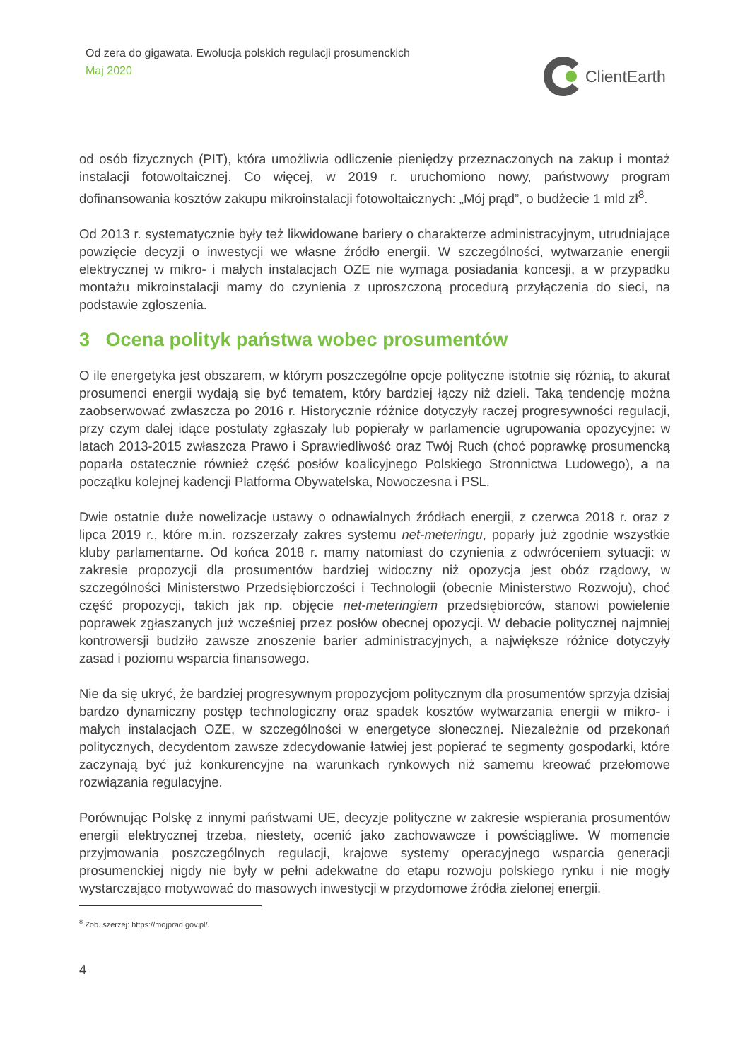Od zera do gigawata. Ewolucja polskich regulacji prosumenckich
Maj 2020
ClientEarth
od osób fizycznych (PIT), która umożliwia odliczenie pieniędzy przeznaczonych na zakup i montaż instalacji fotowoltaicznej. Co więcej, w 2019 r. uruchomiono nowy, państwowy program dofinansowania kosztów zakupu mikroinstalacji fotowoltaicznych: „Mój prąd”, o budżecie 1 mld zł<sup>8</sup>.
Od 2013 r. systematycznie były też likwidowane bariery o charakterze administracyjnym, utrudniające powzięcie decyzji o inwestycji we własne źródło energii. W szczególności, wytwarzanie energii elektrycznej w mikro- i małych instalacjach OZE nie wymaga posiadania koncesji, a w przypadku montażu mikroinstalacji mamy do czynienia z uproszczoną procedurą przyłączenia do sieci, na podstawie zgłoszenia.
3 Ocena polityk państwa wobec prosumentów
O ile energetyka jest obszarem, w którym poszczególne opcje polityczne istotnie się różnią, to akurat prosumenci energii wydają się być tematem, który bardziej łączy niż dzieli. Taką tendencję można zaobserwować zwłaszcza po 2016 r. Historycznie różnice dotyczyły raczej progresywności regulacji, przy czym dalej idące postulaty zgłaszały lub popierały w parlamencie ugrupowania opozycyjne: w latach 2013-2015 zwłaszcza Prawo i Sprawiedliwość oraz Twój Ruch (choć poprawkę prosumencką poparła ostatecznie również część posłów koalicyjnego Polskiego Stronnictwa Ludowego), a na początku kolejnej kadencji Platforma Obywatelska, Nowoczesna i PSL.
Dwie ostatnie duże nowelizacje ustawy o odnawialnych źródłach energii, z czerwca 2018 r. oraz z lipca 2019 r., które m.in. rozszerzały zakres systemu net-meteringu, poparły już zgodnie wszystkie kluby parlamentarne. Od końca 2018 r. mamy natomiast do czynienia z odwróceniem sytuacji: w zakresie propozycji dla prosumentów bardziej widoczny niż opozycja jest obóz rządowy, w szczególności Ministerstwo Przedsiębiorczości i Technologii (obecnie Ministerstwo Rozwoju), choć część propozycji, takich jak np. objęcie net-meteringiem przedsiębiorców, stanowi powielenie poprawek zgłaszanych już wcześniej przez posłów obecnej opozycji. W debacie politycznej najmniej kontrowersji budziło zawsze znoszenie barier administracyjnych, a największe różnice dotyczyły zasad i poziomu wsparcia finansowego.
Nie da się ukryć, że bardziej progresywnym propozycjom politycznym dla prosumentów sprzyja dzisiaj bardzo dynamiczny postęp technologiczny oraz spadek kosztów wytwarzania energii w mikro- i małych instalacjach OZE, w szczególności w energetyce słonecznej. Niezależnie od przekonań politycznych, decydentom zawsze zdecydowanie łatwiej jest popierać te segmenty gospodarki, które zaczynają być już konkurencyjne na warunkach rynkowych niż samemu kreować przełomowe rozwiązania regulacyjne.
Porównując Polskę z innymi państwami UE, decyzje polityczne w zakresie wspierania prosumentów energii elektrycznej trzeba, niestety, ocenić jako zachowawcze i powściągliwe. W momencie przyjmowania poszczególnych regulacji, krajowe systemy operacyjnego wsparcia generacji prosumenckiej nigdy nie były w pełni adekwatne do etapu rozwoju polskiego rynku i nie mogły wystarczająco motywować do masowych inwestycji w przydomowe źródła zielonej energii.
<sup>8</sup> Zob. szerzej: https://mojprad.gov.pl/.
4